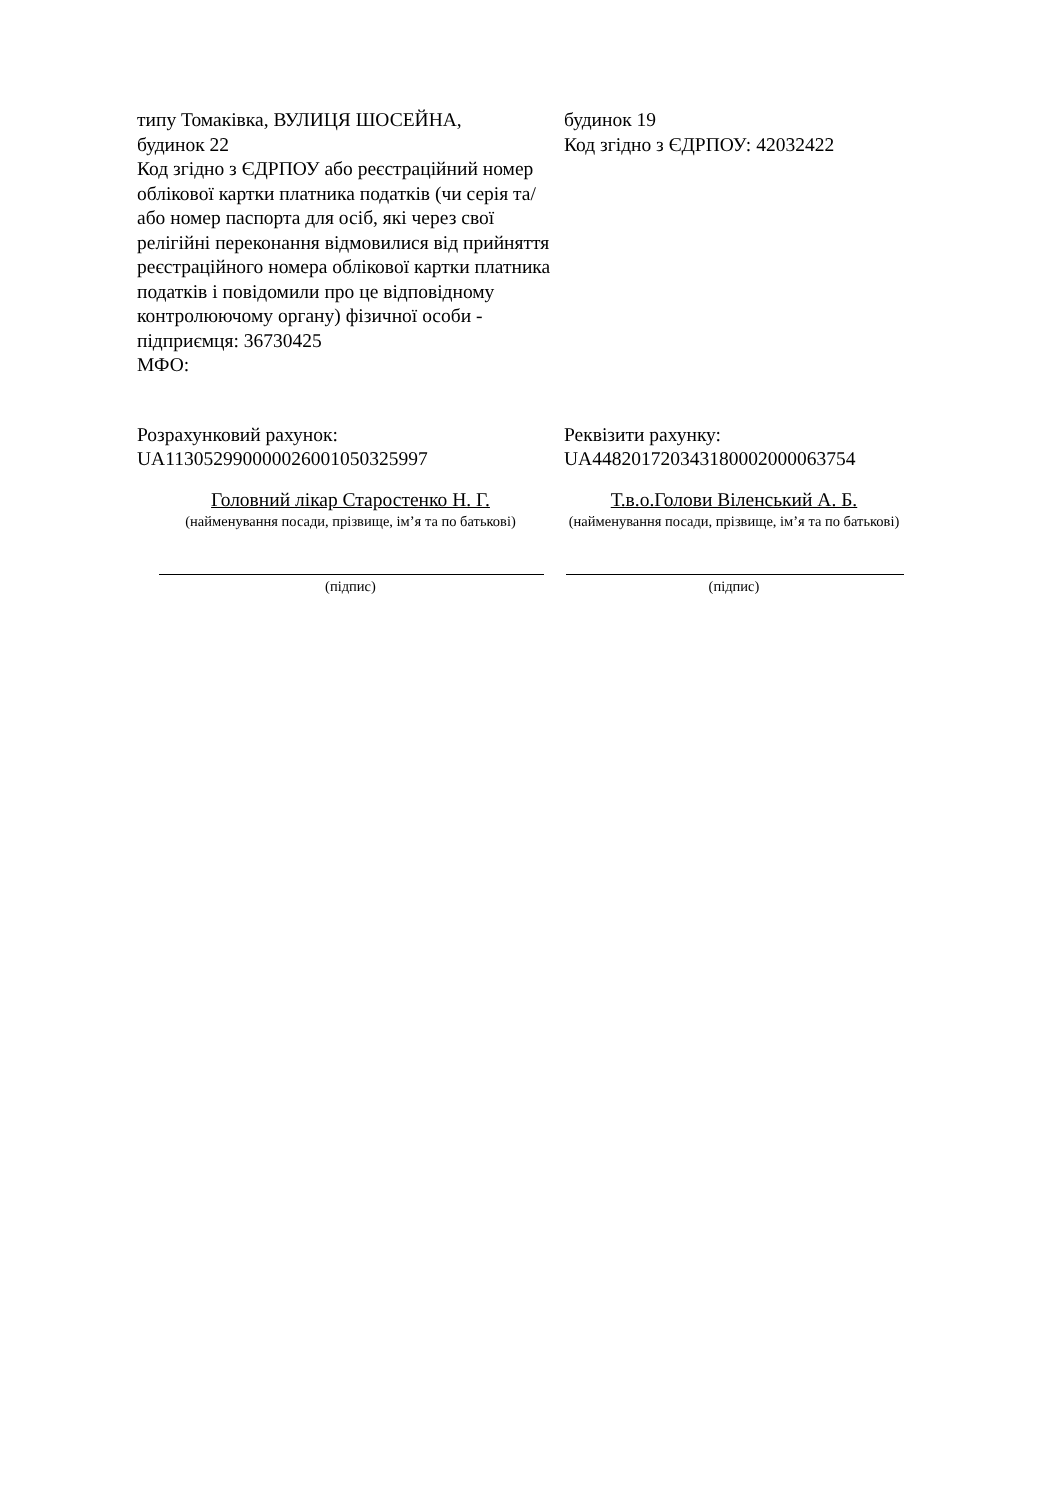| типу Томаківка, ВУЛИЦЯ ШОСЕЙНА, будинок 22 Код згідно з ЄДРПОУ або реєстраційний номер облікової картки платника податків (чи серія та/або номер паспорта для осіб, які через свої релігійні переконання відмовилися від прийняття реєстраційного номера облікової картки платника податків і повідомили про це відповідному контролюючому органу) фізичної особи - підприємця: 36730425 МФО: | будинок 19 Код згідно з ЄДРПОУ: 42032422 |
| Розрахунковий рахунок: UA113052990000026001050325997 | Реквізити рахунку: UA448201720343180002000063754 |
| Головний лікар Старостенко Н. Г. (найменування посади, прізвище, ім’я та по батькові) | Т.в.о.Голови Віленський А. Б. (найменування посади, прізвище, ім’я та по батькові) |
| (підпис) | (підпис) |